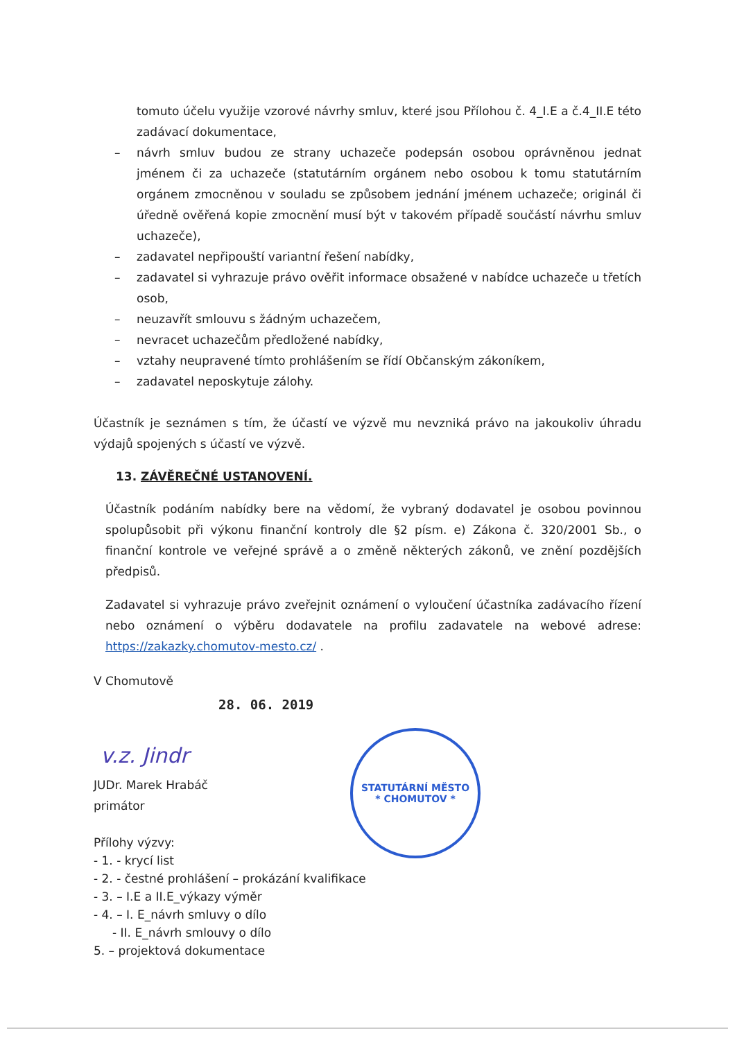tomuto účelu využije vzorové návrhy smluv, které jsou Přílohou č. 4_I.E a č.4_II.E této zadávací dokumentace,
– návrh smluv budou ze strany uchazeče podepsán osobou oprávněnou jednat jménem či za uchazeče (statutárním orgánem nebo osobou k tomu statutárním orgánem zmocněnou v souladu se způsobem jednání jménem uchazeče; originál či úředně ověřená kopie zmocnění musí být v takovém případě součástí návrhu smluv uchazeče),
– zadavatel nepřipouští variantní řešení nabídky,
– zadavatel si vyhrazuje právo ověřit informace obsažené v nabídce uchazeče u třetích osob,
– neuzavřít smlouvu s žádným uchazečem,
– nevracet uchazečům předložené nabídky,
– vztahy neupravené tímto prohlášením se řídí Občanským zákoníkem,
– zadavatel neposkytuje zálohy.
Účastník je seznámen s tím, že účastí ve výzvě mu nevzniká právo na jakoukoliv úhradu výdajů spojených s účastí ve výzvě.
13. ZÁVĚREČNÉ USTANOVENÍ.
Účastník podáním nabídky bere na vědomí, že vybraný dodavatel je osobou povinnou spolupůsobit při výkonu finanční kontroly dle §2 písm. e) Zákona č. 320/2001 Sb., o finanční kontrole ve veřejné správě a o změně některých zákonů, ve znění pozdějších předpisů.
Zadavatel si vyhrazuje právo zveřejnit oznámení o vyloučení účastníka zadávacího řízení nebo oznámení o výběru dodavatele na profilu zadavatele na webové adrese: https://zakazky.chomutov-mesto.cz/ .
V Chomutově
28. 06. 2019
v.z. Jindr
JUDr. Marek Hrabáč
primátor
Přílohy výzvy:
- 1. - krycí list
- 2. - čestné prohlášení – prokázání kvalifikace
- 3. – I.E a II.E_výkazy výměr
- 4. – I. E_návrh smluvy o dílo
- II. E_návrh smlouvy o dílo
5. – projektová dokumentace
STATUTÁRNÍ MĚSTO
* CHOMUTOV *